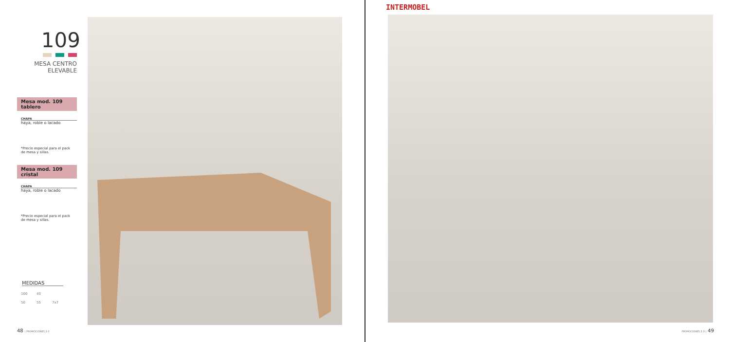109
MESA CENTRO
ELEVABLE
Mesa mod. 109 tablero
CHAPA
haya, roble o lacado
*Precio especial para el pack
de mesa y sillas.
Mesa mod. 109 cristal
CHAPA
haya, roble o lacado
*Precio especial para el pack
de mesa y sillas.
MEDIDAS
100 40 50 55 7x7
48 | PROMOCIONES 2.0
INTERMOBEL
PROMOCIONES 2.0 | 49